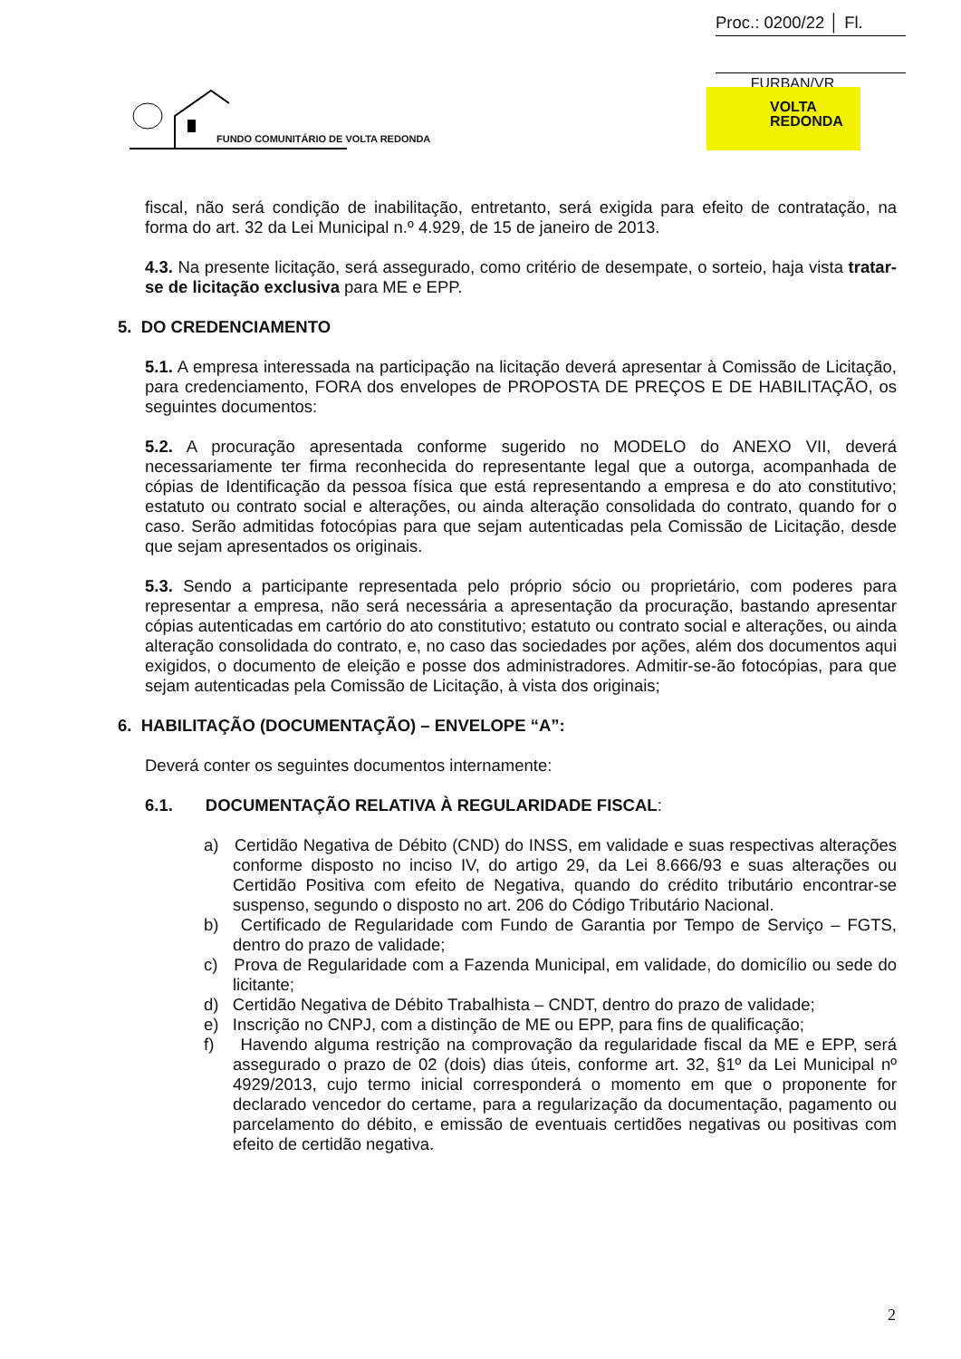Proc.: 0200/22 │ Fl.
FURBAN/VR
FUNDO COMUNITÁRIO DE VOLTA REDONDA
VOLTA
REDONDA
fiscal, não será condição de inabilitação, entretanto, será exigida para efeito de contratação, na forma do art. 32 da Lei Municipal n.º 4.929, de 15 de janeiro de 2013.
4.3. Na presente licitação, será assegurado, como critério de desempate, o sorteio, haja vista tratar-se de licitação exclusiva para ME e EPP.
5. DO CREDENCIAMENTO
5.1. A empresa interessada na participação na licitação deverá apresentar à Comissão de Licitação, para credenciamento, FORA dos envelopes de PROPOSTA DE PREÇOS E DE HABILITAÇÃO, os seguintes documentos:
5.2. A procuração apresentada conforme sugerido no MODELO do ANEXO VII, deverá necessariamente ter firma reconhecida do representante legal que a outorga, acompanhada de cópias de Identificação da pessoa física que está representando a empresa e do ato constitutivo; estatuto ou contrato social e alterações, ou ainda alteração consolidada do contrato, quando for o caso. Serão admitidas fotocópias para que sejam autenticadas pela Comissão de Licitação, desde que sejam apresentados os originais.
5.3. Sendo a participante representada pelo próprio sócio ou proprietário, com poderes para representar a empresa, não será necessária a apresentação da procuração, bastando apresentar cópias autenticadas em cartório do ato constitutivo; estatuto ou contrato social e alterações, ou ainda alteração consolidada do contrato, e, no caso das sociedades por ações, além dos documentos aqui exigidos, o documento de eleição e posse dos administradores. Admitir-se-ão fotocópias, para que sejam autenticadas pela Comissão de Licitação, à vista dos originais;
6. HABILITAÇÃO (DOCUMENTAÇÃO) – ENVELOPE “A”:
Deverá conter os seguintes documentos internamente:
6.1. DOCUMENTAÇÃO RELATIVA À REGULARIDADE FISCAL:
a) Certidão Negativa de Débito (CND) do INSS, em validade e suas respectivas alterações conforme disposto no inciso IV, do artigo 29, da Lei 8.666/93 e suas alterações ou Certidão Positiva com efeito de Negativa, quando do crédito tributário encontrar-se suspenso, segundo o disposto no art. 206 do Código Tributário Nacional.
b) Certificado de Regularidade com Fundo de Garantia por Tempo de Serviço – FGTS, dentro do prazo de validade;
c) Prova de Regularidade com a Fazenda Municipal, em validade, do domicílio ou sede do licitante;
d) Certidão Negativa de Débito Trabalhista – CNDT, dentro do prazo de validade;
e) Inscrição no CNPJ, com a distinção de ME ou EPP, para fins de qualificação;
f) Havendo alguma restrição na comprovação da regularidade fiscal da ME e EPP, será assegurado o prazo de 02 (dois) dias úteis, conforme art. 32, §1º da Lei Municipal nº 4929/2013, cujo termo inicial corresponderá o momento em que o proponente for declarado vencedor do certame, para a regularização da documentação, pagamento ou parcelamento do débito, e emissão de eventuais certidões negativas ou positivas com efeito de certidão negativa.
2